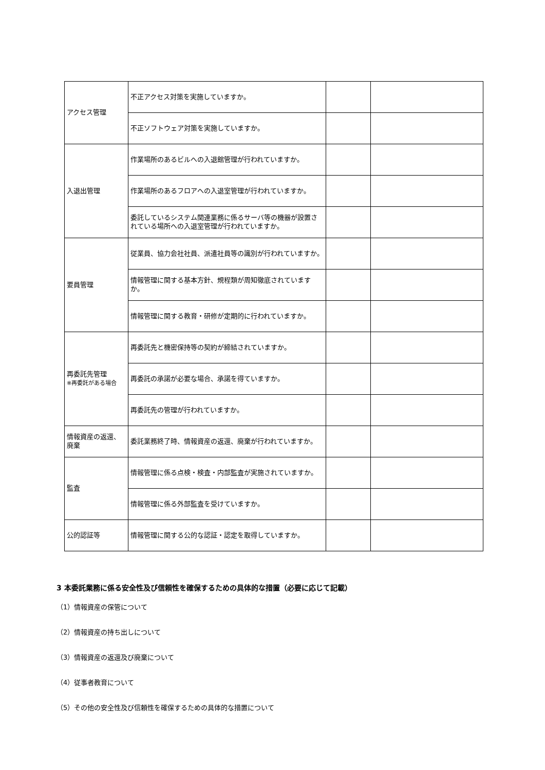| アクセス管理 | 不正アクセス対策を実施していますか。 | | |
| | 不正ソフトウェア対策を実施していますか。 | | |
| 入退出管理 | 作業場所のあるビルへの入退館管理が行われていますか。 | | |
| | 作業場所のあるフロアへの入退室管理が行われていますか。 | | |
| | 委託しているシステム関連業務に係るサーバ等の機器が設置されている場所への入退室管理が行われていますか。 | | |
| 要員管理 | 従業員、協力会社社員、派遣社員等の識別が行われていますか。 | | |
| | 情報管理に関する基本方針、規程類が周知徹底されていますか。 | | |
| | 情報管理に関する教育・研修が定期的に行われていますか。 | | |
| 再委託先管理 ※再委託がある場合 | 再委託先と機密保持等の契約が締結されていますか。 | | |
| | 再委託の承諾が必要な場合、承諾を得ていますか。 | | |
| | 再委託先の管理が行われていますか。 | | |
| 情報資産の返還、廃棄 | 委託業務終了時、情報資産の返還、廃棄が行われていますか。 | | |
| 監査 | 情報管理に係る点検・検査・内部監査が実施されていますか。 | | |
| | 情報管理に係る外部監査を受けていますか。 | | |
| 公的認証等 | 情報管理に関する公的な認証・認定を取得していますか。 | | |
3 本委託業務に係る安全性及び信頼性を確保するための具体的な措置（必要に応じて記載）
（1）情報資産の保管について
（2）情報資産の持ち出しについて
（3）情報資産の返還及び廃棄について
（4）従事者教育について
（5）その他の安全性及び信頼性を確保するための具体的な措置について